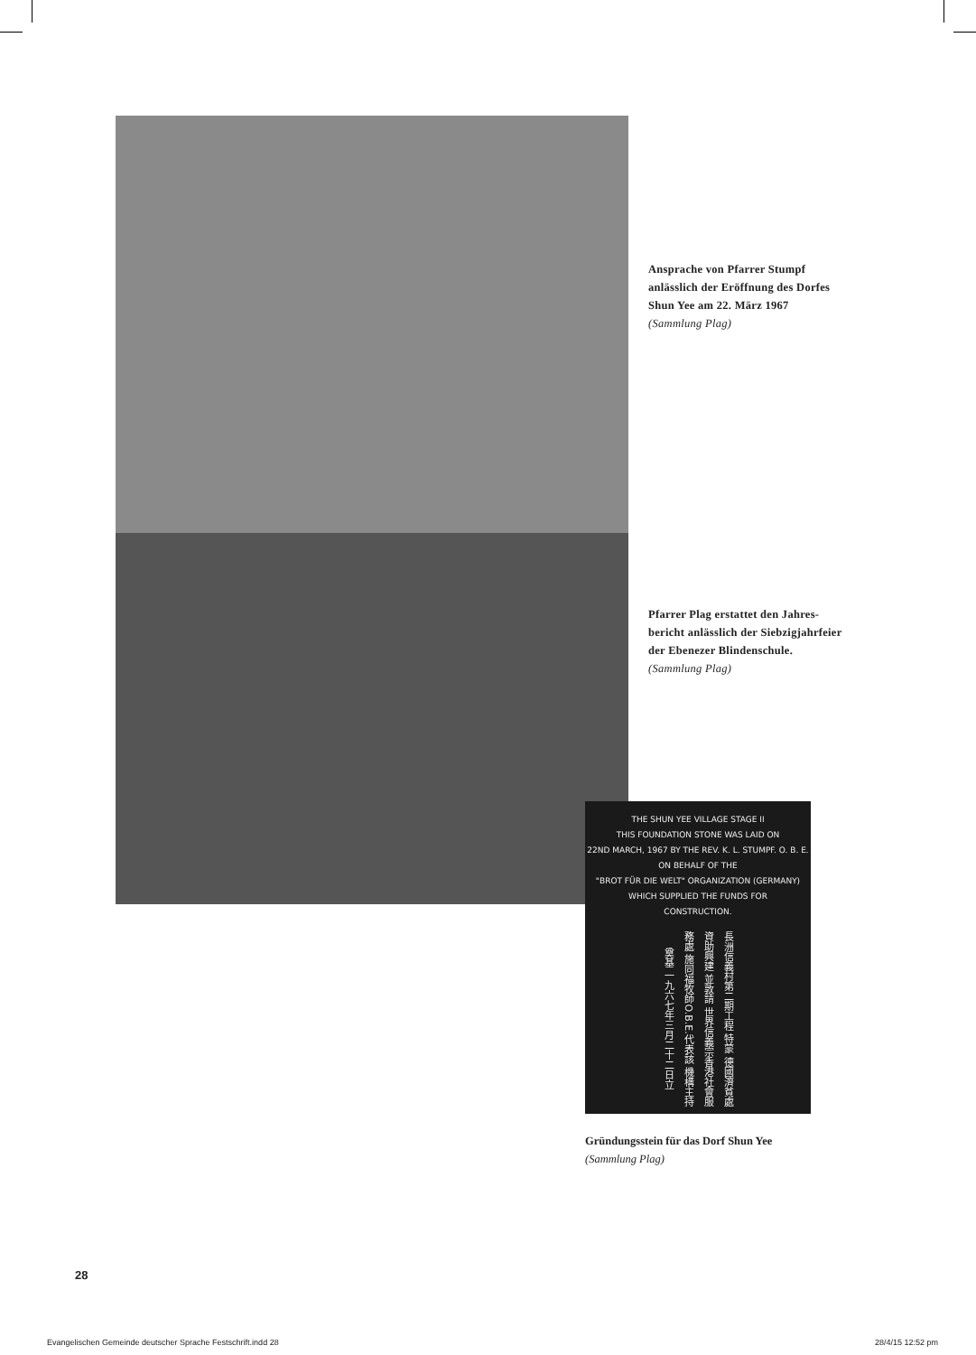Ansprache von Pfarrer Stumpf
anlässlich der Eröffnung des Dorfes
Shun Yee am 22. März 1967
(Sammlung Plag)
Pfarrer Plag erstattet den Jahres-
bericht anlässlich der Siebzigjahrfeier
der Ebenezer Blindenschule.
(Sammlung Plag)
THE SHUN YEE VILLAGE STAGE II
THIS FOUNDATION STONE WAS LAID ON
22ND MARCH, 1967 BY THE REV. K. L. STUMPF. O. B. E.
ON BEHALF OF THE
"BROT FÜR DIE WELT" ORGANIZATION (GERMANY)
WHICH SUPPLIED THE FUNDS FOR
CONSTRUCTION.
長洲信義村第二期工程 特蒙 德國濟貧處資助興建 並敦請 世界信義宗香港社會服務處 施同福牧師O.B.E.代表該 機構主持奠基 一九六七年三月二十二日立
Gründungsstein für das Dorf Shun Yee
(Sammlung Plag)
28
Evangelischen Gemeinde deutscher Sprache Festschrift.indd 28 28/4/15 12:52 pm